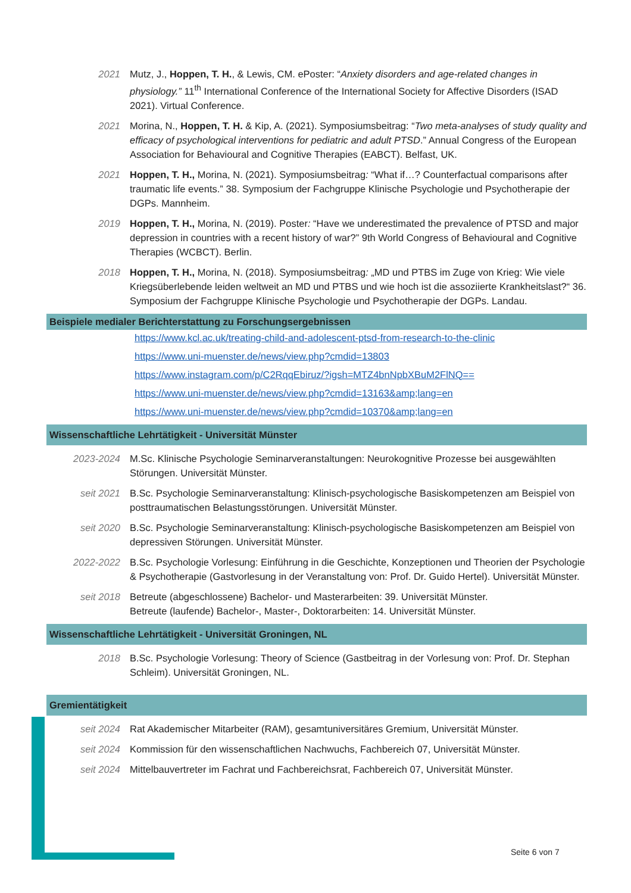2021 Mutz, J., Hoppen, T. H., & Lewis, CM. ePoster: “Anxiety disorders and age-related changes in physiology.” 11<sup>th</sup> International Conference of the International Society for Affective Disorders (ISAD 2021). Virtual Conference.
2021 Morina, N., Hoppen, T. H. & Kip, A. (2021). Symposiumsbeitrag: “Two meta-analyses of study quality and efficacy of psychological interventions for pediatric and adult PTSD.” Annual Congress of the European Association for Behavioural and Cognitive Therapies (EABCT). Belfast, UK.
2021 Hoppen, T. H., Morina, N. (2021). Symposiumsbeitrag: “What if…? Counterfactual comparisons after traumatic life events.” 38. Symposium der Fachgruppe Klinische Psychologie und Psychotherapie der DGPs. Mannheim.
2019 Hoppen, T. H., Morina, N. (2019). Poster: “Have we underestimated the prevalence of PTSD and major depression in countries with a recent history of war?” 9th World Congress of Behavioural and Cognitive Therapies (WCBCT). Berlin.
2018 Hoppen, T. H., Morina, N. (2018). Symposiumsbeitrag: „MD und PTBS im Zuge von Krieg: Wie viele Kriegsüberlebende leiden weltweit an MD und PTBS und wie hoch ist die assoziierte Krankheitslast?“ 36. Symposium der Fachgruppe Klinische Psychologie und Psychotherapie der DGPs. Landau.
Beispiele medialer Berichterstattung zu Forschungsergebnissen
https://www.kcl.ac.uk/treating-child-and-adolescent-ptsd-from-research-to-the-clinic
https://www.uni-muenster.de/news/view.php?cmdid=13803
https://www.instagram.com/p/C2RqqEbiruz/?igsh=MTZ4bnNpbXBuM2FlNQ==
https://www.uni-muenster.de/news/view.php?cmdid=13163&amp;lang=en
https://www.uni-muenster.de/news/view.php?cmdid=10370&amp;lang=en
Wissenschaftliche Lehrtätigkeit - Universität Münster
2023-2024 M.Sc. Klinische Psychologie Seminarveranstaltungen: Neurokognitive Prozesse bei ausgewählten Störungen. Universität Münster.
seit 2021 B.Sc. Psychologie Seminarveranstaltung: Klinisch-psychologische Basiskompetenzen am Beispiel von posttraumatischen Belastungsstörungen. Universität Münster.
seit 2020 B.Sc. Psychologie Seminarveranstaltung: Klinisch-psychologische Basiskompetenzen am Beispiel von depressiven Störungen. Universität Münster.
2022-2022 B.Sc. Psychologie Vorlesung: Einführung in die Geschichte, Konzeptionen und Theorien der Psychologie & Psychotherapie (Gastvorlesung in der Veranstaltung von: Prof. Dr. Guido Hertel). Universität Münster.
seit 2018 Betreute (abgeschlossene) Bachelor- und Masterarbeiten: 39. Universität Münster.
Betreute (laufende) Bachelor-, Master-, Doktorarbeiten: 14. Universität Münster.
Wissenschaftliche Lehrtätigkeit - Universität Groningen, NL
2018 B.Sc. Psychologie Vorlesung: Theory of Science (Gastbeitrag in der Vorlesung von: Prof. Dr. Stephan Schleim). Universität Groningen, NL.
Gremientätigkeit
seit 2024 Rat Akademischer Mitarbeiter (RAM), gesamtuniversitäres Gremium, Universität Münster.
seit 2024 Kommission für den wissenschaftlichen Nachwuchs, Fachbereich 07, Universität Münster.
seit 2024 Mittelbauvertreter im Fachrat und Fachbereichsrat, Fachbereich 07, Universität Münster.
Seite 6 von 7